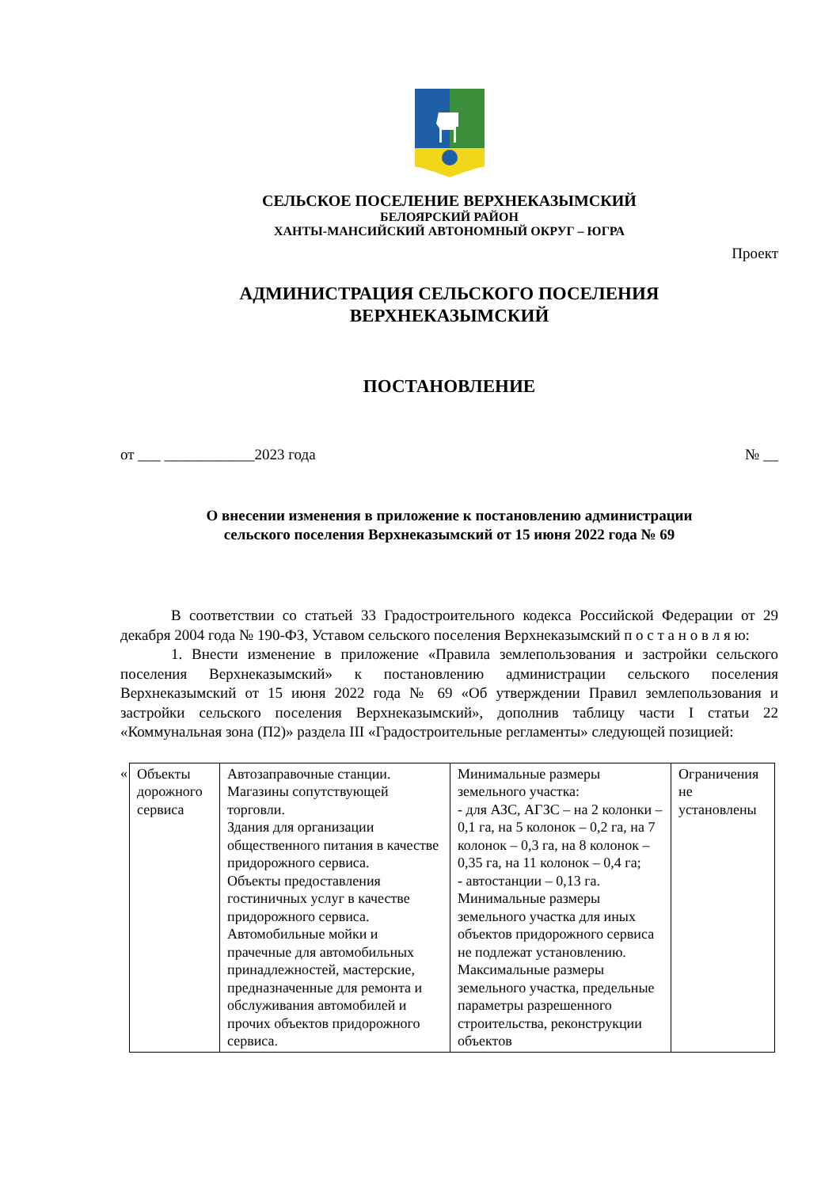СЕЛЬСКОЕ ПОСЕЛЕНИЕ ВЕРХНЕКАЗЫМСКИЙ
БЕЛОЯРСКИЙ РАЙОН
ХАНТЫ-МАНСИЙСКИЙ АВТОНОМНЫЙ ОКРУГ – ЮГРА
Проект
АДМИНИСТРАЦИЯ СЕЛЬСКОГО ПОСЕЛЕНИЯ
ВЕРХНЕКАЗЫМСКИЙ
ПОСТАНОВЛЕНИЕ
от ___ ____________2023 года № __
О внесении изменения в приложение к постановлению администрации
сельского поселения Верхнеказымский от 15 июня 2022 года № 69
В соответствии со статьей 33 Градостроительного кодекса Российской Федерации от 29 декабря 2004 года № 190-ФЗ, Уставом сельского поселения Верхнеказымский п о с т а н о в л я ю:
1. Внести изменение в приложение «Правила землепользования и застройки сельского поселения Верхнеказымский» к постановлению администрации сельского поселения Верхнеказымский от 15 июня 2022 года № 69 «Об утверждении Правил землепользования и застройки сельского поселения Верхнеказымский», дополнив таблицу части I статьи 22 «Коммунальная зона (П2)» раздела III «Градостроительные регламенты» следующей позицией:
| « | Объекты дорожного сервиса | Автозаправочные станции. Магазины сопутствующей торговли. Здания для организации общественного питания в качестве придорожного сервиса. Объекты предоставления гостиничных услуг в качестве придорожного сервиса. Автомобильные мойки и прачечные для автомобильных принадлежностей, мастерские, предназначенные для ремонта и обслуживания автомобилей и прочих объектов придорожного сервиса. | Минимальные размеры земельного участка: - для АЗС, АГЗС – на 2 колонки – 0,1 га, на 5 колонок – 0,2 га, на 7 колонок – 0,3 га, на 8 колонок – 0,35 га, на 11 колонок – 0,4 га; - автостанции – 0,13 га. Минимальные размеры земельного участка для иных объектов придорожного сервиса не подлежат установлению. Максимальные размеры земельного участка, предельные параметры разрешенного строительства, реконструкции объектов | Ограничения не установлены |